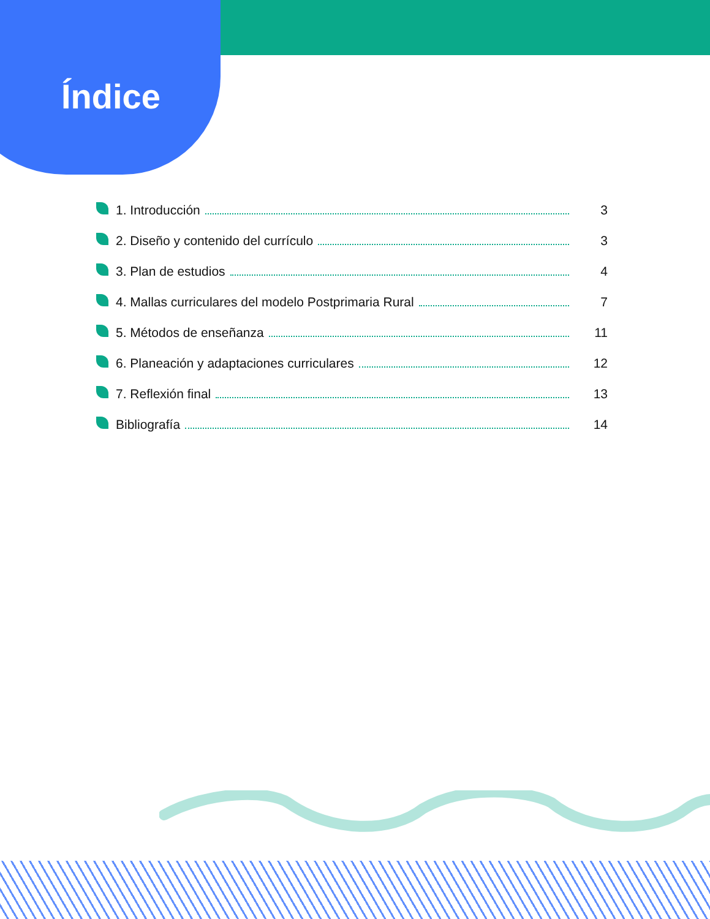Índice
1. Introducción 3
2. Diseño y contenido del currículo 3
3. Plan de estudios 4
4. Mallas curriculares del modelo Postprimaria Rural 7
5. Métodos de enseñanza 11
6. Planeación y adaptaciones curriculares 12
7. Reflexión final 13
Bibliografía 14